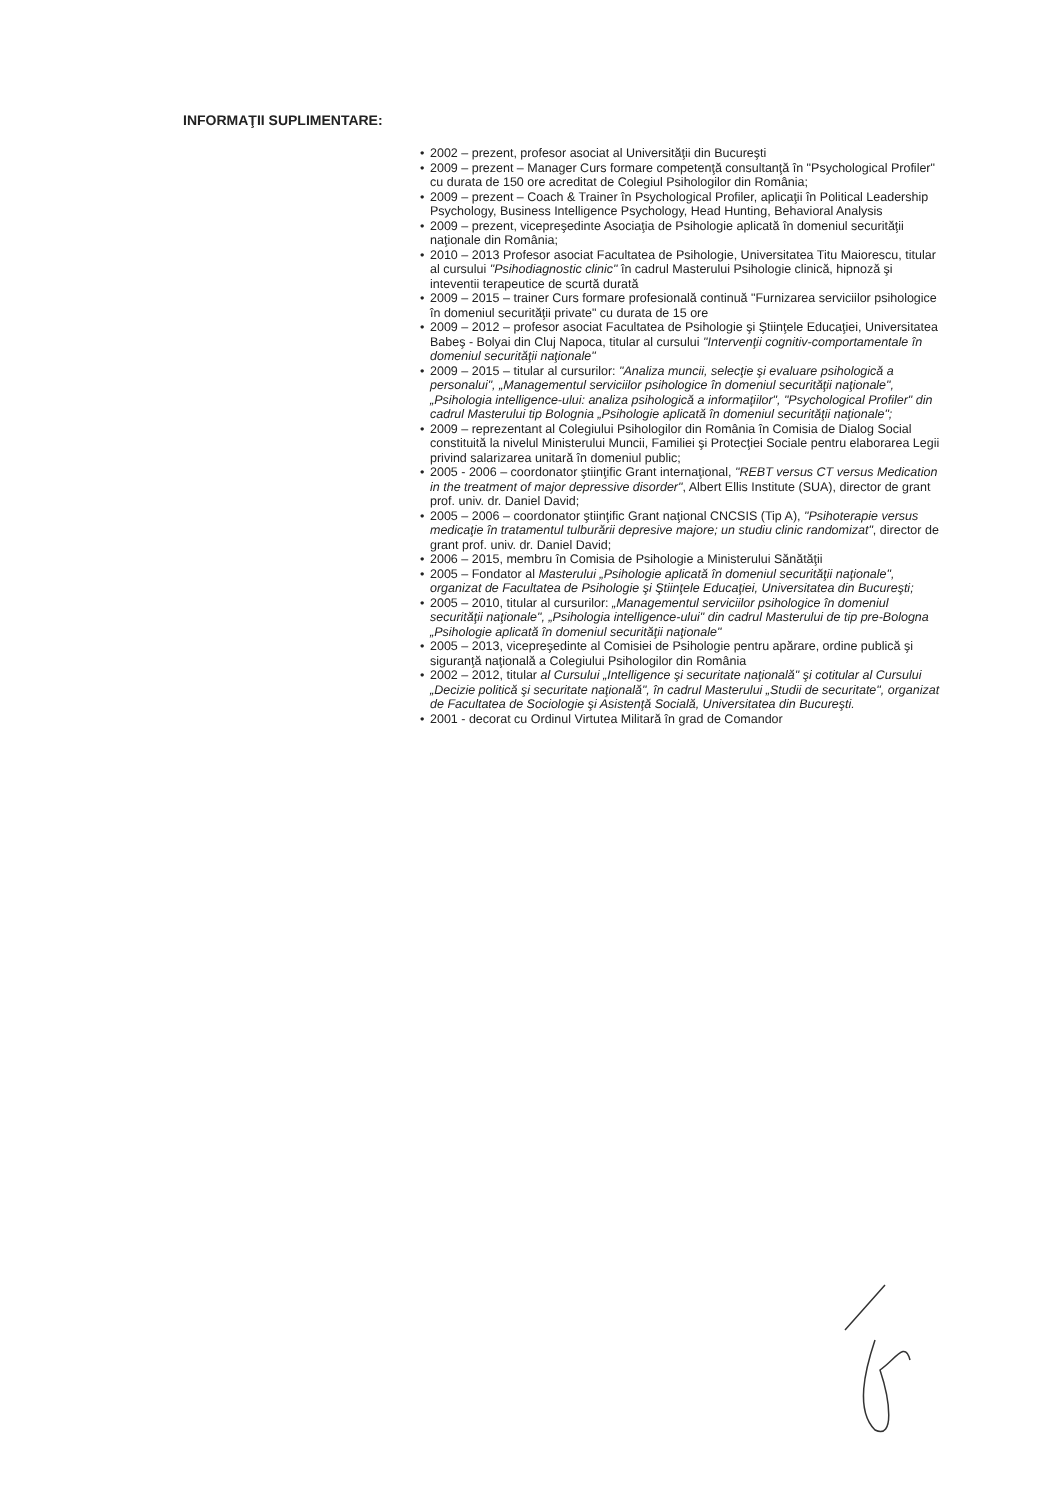INFORMAŢII SUPLIMENTARE:
• 2002 – prezent, profesor asociat al Universităţii din Bucureşti
• 2009 – prezent – Manager Curs formare competenţă consultanţă în "Psychological Profiler" cu durata de 150 ore acreditat de Colegiul Psihologilor din România;
• 2009 – prezent – Coach & Trainer în Psychological Profiler, aplicaţii în Political Leadership Psychology, Business Intelligence Psychology, Head Hunting, Behavioral Analysis
• 2009 – prezent, vicepreşedinte Asociaţia de Psihologie aplicată în domeniul securităţii naţionale din România;
• 2010 – 2013 Profesor asociat Facultatea de Psihologie, Universitatea Titu Maiorescu, titular al cursului "Psihodiagnostic clinic" în cadrul Masterului Psihologie clinică, hipnoză şi inteventii terapeutice de scurtă durată
• 2009 – 2015 – trainer Curs formare profesională continuă "Furnizarea serviciilor psihologice în domeniul securităţii private" cu durata de 15 ore
• 2009 – 2012 – profesor asociat Facultatea de Psihologie şi Ştiinţele Educaţiei, Universitatea Babeş - Bolyai din Cluj Napoca, titular al cursului "Intervenţii cognitiv-comportamentale în domeniul securităţii naţionale"
• 2009 – 2015 – titular al cursurilor: "Analiza muncii, selecţie şi evaluare psihologică a personalui", „Managementul serviciilor psihologice în domeniul securităţii naţionale", „Psihologia intelligence-ului: analiza psihologică a informaţiilor", "Psychological Profiler" din cadrul Masterului tip Bolognia „Psihologie aplicată în domeniul securităţii naţionale";
• 2009 – reprezentant al Colegiului Psihologilor din România în Comisia de Dialog Social constituită la nivelul Ministerului Muncii, Familiei şi Protecţiei Sociale pentru elaborarea Legii privind salarizarea unitară în domeniul public;
• 2005 - 2006 – coordonator ştiinţific Grant internaţional, "REBT versus CT versus Medication in the treatment of major depressive disorder", Albert Ellis Institute (SUA), director de grant prof. univ. dr. Daniel David;
• 2005 – 2006 – coordonator ştiinţific Grant naţional CNCSIS (Tip A), "Psihoterapie versus medicaţie în tratamentul tulburării depresive majore; un studiu clinic randomizat", director de grant prof. univ. dr. Daniel David;
• 2006 – 2015, membru în Comisia de Psihologie a Ministerului Sănătăţii
• 2005 – Fondator al Masterului „Psihologie aplicată în domeniul securităţii naţionale", organizat de Facultatea de Psihologie şi Ştiinţele Educaţiei, Universitatea din Bucureşti;
• 2005 – 2010, titular al cursurilor: „Managementul serviciilor psihologice în domeniul securităţii naţionale", „Psihologia intelligence-ului" din cadrul Masterului de tip pre-Bologna „Psihologie aplicată în domeniul securităţii naţionale"
• 2005 – 2013, vicepreşedinte al Comisiei de Psihologie pentru apărare, ordine publică şi siguranţă naţională a Colegiului Psihologilor din România
• 2002 – 2012, titular al Cursului „Intelligence şi securitate naţională" şi cotitular al Cursului „Decizie politică şi securitate naţională", în cadrul Masterului „Studii de securitate", organizat de Facultatea de Sociologie şi Asistenţă Socială, Universitatea din Bucureşti.
• 2001 - decorat cu Ordinul Virtutea Militară în grad de Comandor